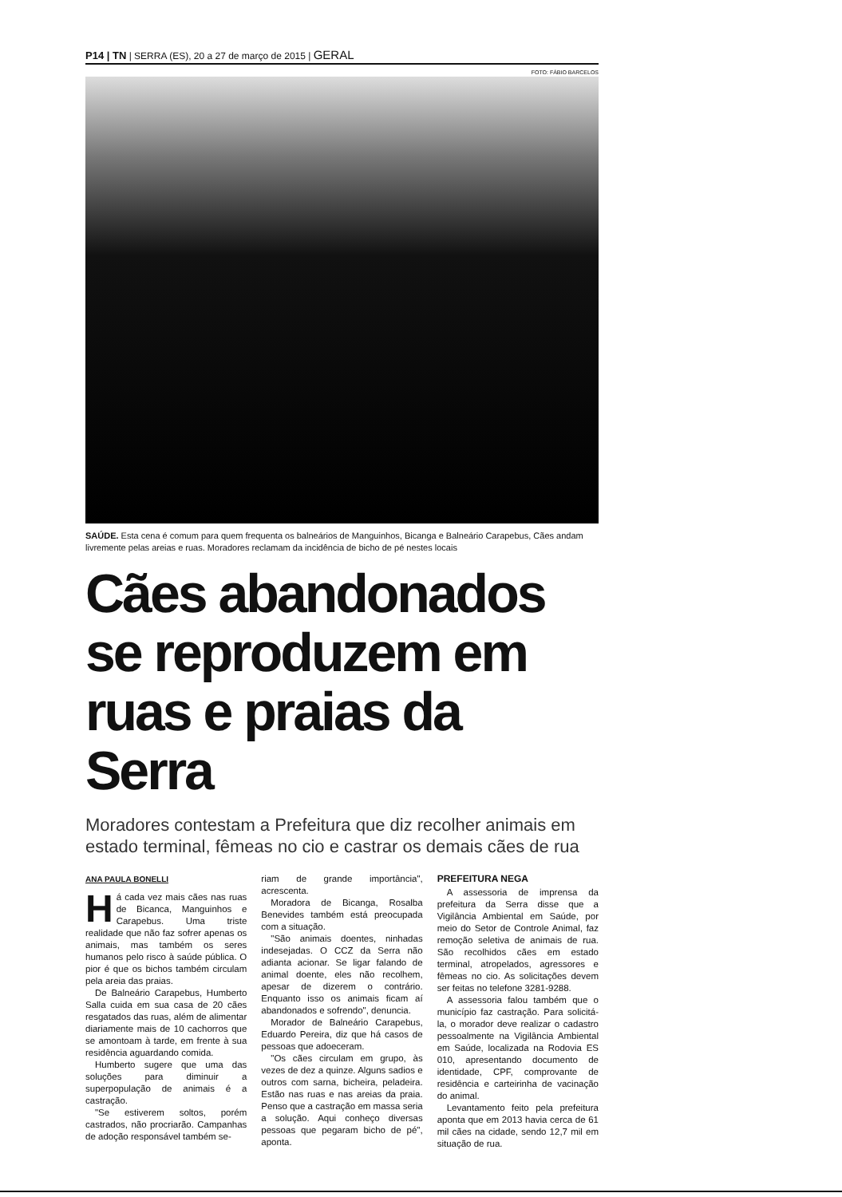P14 | TN | SERRA (ES), 20 a 27 de março de 2015 | GERAL
FOTO: FÁBIO BARCELOS
SAÚDE. Esta cena é comum para quem frequenta os balneários de Manguinhos, Bicanga e Balneário Carapebus, Cães andam livremente pelas areias e ruas. Moradores reclamam da incidência de bicho de pé nestes locais
Cães abandonados se reproduzem em ruas e praias da Serra
Moradores contestam a Prefeitura que diz recolher animais em estado terminal, fêmeas no cio e castrar os demais cães de rua
ANA PAULA BONELLI
Há cada vez mais cães nas ruas de Bicanca, Manguinhos e Carapebus. Uma triste realidade que não faz sofrer apenas os animais, mas também os seres humanos pelo risco à saúde pública. O pior é que os bichos também circulam pela areia das praias.
De Balneário Carapebus, Humberto Salla cuida em sua casa de 20 cães resgatados das ruas, além de alimentar diariamente mais de 10 cachorros que se amontoam à tarde, em frente à sua residência aguardando comida.
Humberto sugere que uma das soluções para diminuir a superpopulação de animais é a castração.
"Se estiverem soltos, porém castrados, não procriarão. Campanhas de adoção responsável também se-
riam de grande importância", acrescenta.
Moradora de Bicanga, Rosalba Benevides também está preocupada com a situação.
"São animais doentes, ninhadas indesejadas. O CCZ da Serra não adianta acionar. Se ligar falando de animal doente, eles não recolhem, apesar de dizerem o contrário. Enquanto isso os animais ficam aí abandonados e sofrendo", denuncia.
Morador de Balneário Carapebus, Eduardo Pereira, diz que há casos de pessoas que adoeceram.
"Os cães circulam em grupo, às vezes de dez a quinze. Alguns sadios e outros com sarna, bicheira, peladeira. Estão nas ruas e nas areias da praia. Penso que a castração em massa seria a solução. Aqui conheço diversas pessoas que pegaram bicho de pé", aponta.
PREFEITURA NEGA
A assessoria de imprensa da prefeitura da Serra disse que a Vigilância Ambiental em Saúde, por meio do Setor de Controle Animal, faz remoção seletiva de animais de rua. São recolhidos cães em estado terminal, atropelados, agressores e fêmeas no cio. As solicitações devem ser feitas no telefone 3281-9288.
A assessoria falou também que o município faz castração. Para solicitá-la, o morador deve realizar o cadastro pessoalmente na Vigilância Ambiental em Saúde, localizada na Rodovia ES 010, apresentando documento de identidade, CPF, comprovante de residência e carteirinha de vacinação do animal.
Levantamento feito pela prefeitura aponta que em 2013 havia cerca de 61 mil cães na cidade, sendo 12,7 mil em situação de rua.